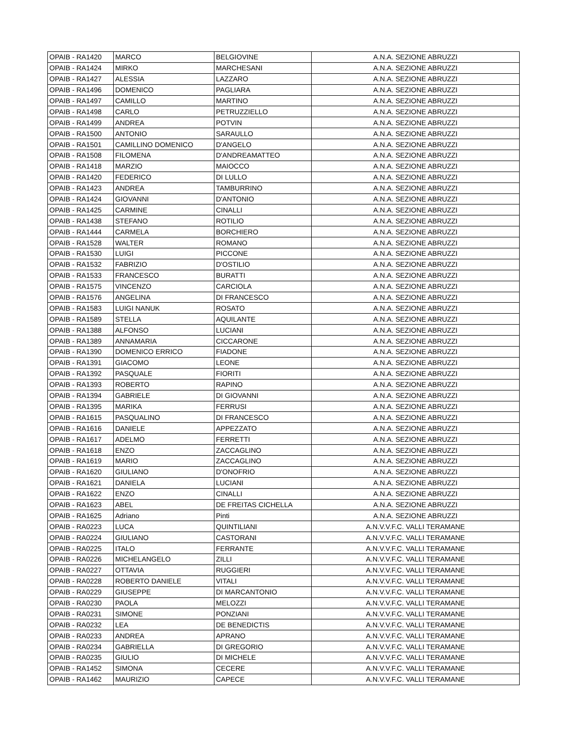| OPAIB - RA1420 | MARCO | BELGIOVINE | A.N.A. SEZIONE ABRUZZI |
| OPAIB - RA1424 | MIRKO | MARCHESANI | A.N.A. SEZIONE ABRUZZI |
| OPAIB - RA1427 | ALESSIA | LAZZARO | A.N.A. SEZIONE ABRUZZI |
| OPAIB - RA1496 | DOMENICO | PAGLIARA | A.N.A. SEZIONE ABRUZZI |
| OPAIB - RA1497 | CAMILLO | MARTINO | A.N.A. SEZIONE ABRUZZI |
| OPAIB - RA1498 | CARLO | PETRUZZIELLO | A.N.A. SEZIONE ABRUZZI |
| OPAIB - RA1499 | ANDREA | POTVIN | A.N.A. SEZIONE ABRUZZI |
| OPAIB - RA1500 | ANTONIO | SARAULLO | A.N.A. SEZIONE ABRUZZI |
| OPAIB - RA1501 | CAMILLINO DOMENICO | D'ANGELO | A.N.A. SEZIONE ABRUZZI |
| OPAIB - RA1508 | FILOMENA | D'ANDREAMATTEO | A.N.A. SEZIONE ABRUZZI |
| OPAIB - RA1418 | MARZIO | MAIOCCO | A.N.A. SEZIONE ABRUZZI |
| OPAIB - RA1420 | FEDERICO | DI LULLO | A.N.A. SEZIONE ABRUZZI |
| OPAIB - RA1423 | ANDREA | TAMBURRINO | A.N.A. SEZIONE ABRUZZI |
| OPAIB - RA1424 | GIOVANNI | D'ANTONIO | A.N.A. SEZIONE ABRUZZI |
| OPAIB - RA1425 | CARMINE | CINALLI | A.N.A. SEZIONE ABRUZZI |
| OPAIB - RA1438 | STEFANO | ROTILIO | A.N.A. SEZIONE ABRUZZI |
| OPAIB - RA1444 | CARMELA | BORCHIERO | A.N.A. SEZIONE ABRUZZI |
| OPAIB - RA1528 | WALTER | ROMANO | A.N.A. SEZIONE ABRUZZI |
| OPAIB - RA1530 | LUIGI | PICCONE | A.N.A. SEZIONE ABRUZZI |
| OPAIB - RA1532 | FABRIZIO | D'OSTILIO | A.N.A. SEZIONE ABRUZZI |
| OPAIB - RA1533 | FRANCESCO | BURATTI | A.N.A. SEZIONE ABRUZZI |
| OPAIB - RA1575 | VINCENZO | CARCIOLA | A.N.A. SEZIONE ABRUZZI |
| OPAIB - RA1576 | ANGELINA | DI FRANCESCO | A.N.A. SEZIONE ABRUZZI |
| OPAIB - RA1583 | LUIGI NANUK | ROSATO | A.N.A. SEZIONE ABRUZZI |
| OPAIB - RA1589 | STELLA | AQUILANTE | A.N.A. SEZIONE ABRUZZI |
| OPAIB - RA1388 | ALFONSO | LUCIANI | A.N.A. SEZIONE ABRUZZI |
| OPAIB - RA1389 | ANNAMARIA | CICCARONE | A.N.A. SEZIONE ABRUZZI |
| OPAIB - RA1390 | DOMENICO ERRICO | FIADONE | A.N.A. SEZIONE ABRUZZI |
| OPAIB - RA1391 | GIACOMO | LEONE | A.N.A. SEZIONE ABRUZZI |
| OPAIB - RA1392 | PASQUALE | FIORITI | A.N.A. SEZIONE ABRUZZI |
| OPAIB - RA1393 | ROBERTO | RAPINO | A.N.A. SEZIONE ABRUZZI |
| OPAIB - RA1394 | GABRIELE | DI GIOVANNI | A.N.A. SEZIONE ABRUZZI |
| OPAIB - RA1395 | MARIKA | FERRUSI | A.N.A. SEZIONE ABRUZZI |
| OPAIB - RA1615 | PASQUALINO | DI FRANCESCO | A.N.A. SEZIONE ABRUZZI |
| OPAIB - RA1616 | DANIELE | APPEZZATO | A.N.A. SEZIONE ABRUZZI |
| OPAIB - RA1617 | ADELMO | FERRETTI | A.N.A. SEZIONE ABRUZZI |
| OPAIB - RA1618 | ENZO | ZACCAGLINO | A.N.A. SEZIONE ABRUZZI |
| OPAIB - RA1619 | MARIO | ZACCAGLINO | A.N.A. SEZIONE ABRUZZI |
| OPAIB - RA1620 | GIULIANO | D'ONOFRIO | A.N.A. SEZIONE ABRUZZI |
| OPAIB - RA1621 | DANIELA | LUCIANI | A.N.A. SEZIONE ABRUZZI |
| OPAIB - RA1622 | ENZO | CINALLI | A.N.A. SEZIONE ABRUZZI |
| OPAIB - RA1623 | ABEL | DE FREITAS CICHELLA | A.N.A. SEZIONE ABRUZZI |
| OPAIB - RA1625 | Adriano | Pinti | A.N.A. SEZIONE ABRUZZI |
| OPAIB - RA0223 | LUCA | QUINTILIANI | A.N.V.V.F.C. VALLI TERAMANE |
| OPAIB - RA0224 | GIULIANO | CASTORANI | A.N.V.V.F.C. VALLI TERAMANE |
| OPAIB - RA0225 | ITALO | FERRANTE | A.N.V.V.F.C. VALLI TERAMANE |
| OPAIB - RA0226 | MICHELANGELO | ZILLI | A.N.V.V.F.C. VALLI TERAMANE |
| OPAIB - RA0227 | OTTAVIA | RUGGIERI | A.N.V.V.F.C. VALLI TERAMANE |
| OPAIB - RA0228 | ROBERTO DANIELE | VITALI | A.N.V.V.F.C. VALLI TERAMANE |
| OPAIB - RA0229 | GIUSEPPE | DI MARCANTONIO | A.N.V.V.F.C. VALLI TERAMANE |
| OPAIB - RA0230 | PAOLA | MELOZZI | A.N.V.V.F.C. VALLI TERAMANE |
| OPAIB - RA0231 | SIMONE | PONZIANI | A.N.V.V.F.C. VALLI TERAMANE |
| OPAIB - RA0232 | LEA | DE BENEDICTIS | A.N.V.V.F.C. VALLI TERAMANE |
| OPAIB - RA0233 | ANDREA | APRANO | A.N.V.V.F.C. VALLI TERAMANE |
| OPAIB - RA0234 | GABRIELLA | DI GREGORIO | A.N.V.V.F.C. VALLI TERAMANE |
| OPAIB - RA0235 | GIULIO | DI MICHELE | A.N.V.V.F.C. VALLI TERAMANE |
| OPAIB - RA1452 | SIMONA | CECERE | A.N.V.V.F.C. VALLI TERAMANE |
| OPAIB - RA1462 | MAURIZIO | CAPECE | A.N.V.V.F.C. VALLI TERAMANE |